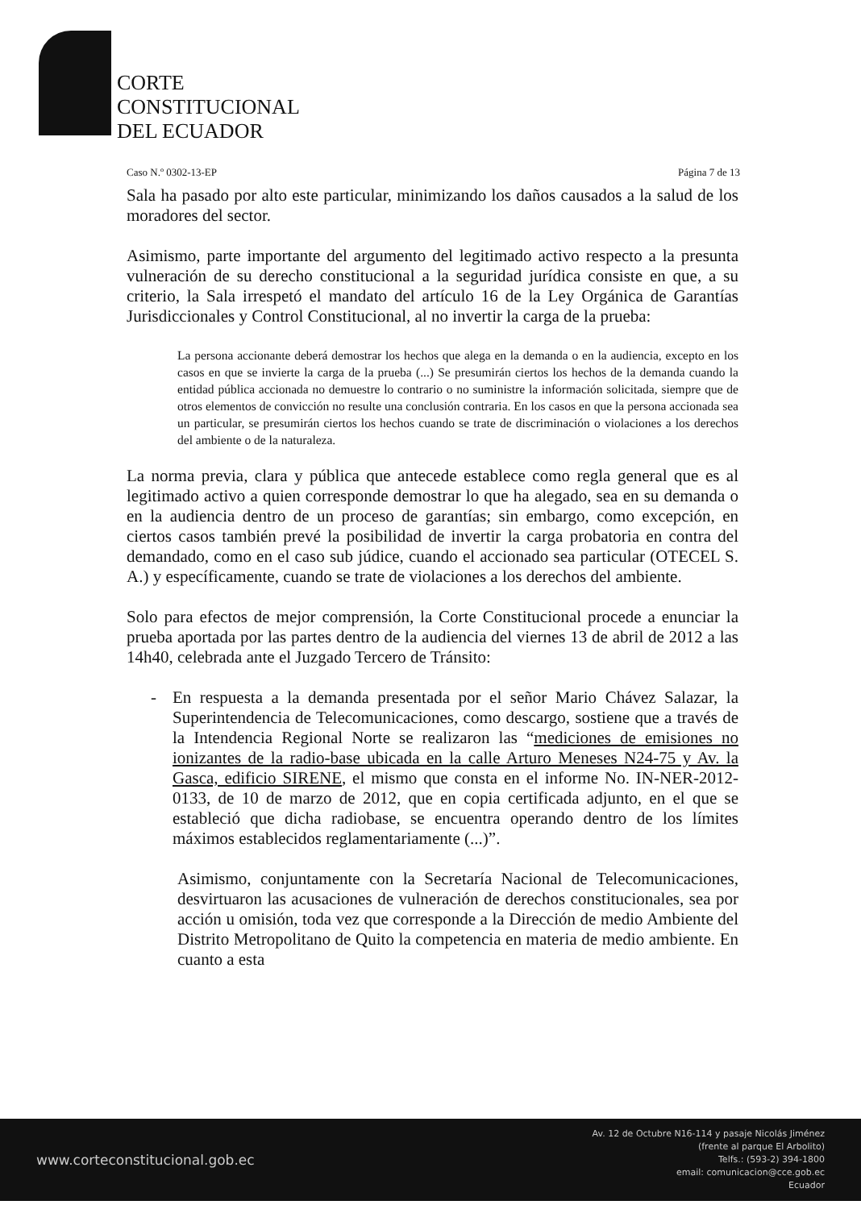CORTE
CONSTITUCIONAL
DEL ECUADOR
Caso N.º 0302-13-EP Página 7 de 13
Sala ha pasado por alto este particular, minimizando los daños causados a la salud de los moradores del sector.
Asimismo, parte importante del argumento del legitimado activo respecto a la presunta vulneración de su derecho constitucional a la seguridad jurídica consiste en que, a su criterio, la Sala irrespetó el mandato del artículo 16 de la Ley Orgánica de Garantías Jurisdiccionales y Control Constitucional, al no invertir la carga de la prueba:
La persona accionante deberá demostrar los hechos que alega en la demanda o en la audiencia, excepto en los casos en que se invierte la carga de la prueba (...) Se presumirán ciertos los hechos de la demanda cuando la entidad pública accionada no demuestre lo contrario o no suministre la información solicitada, siempre que de otros elementos de convicción no resulte una conclusión contraria. En los casos en que la persona accionada sea un particular, se presumirán ciertos los hechos cuando se trate de discriminación o violaciones a los derechos del ambiente o de la naturaleza.
La norma previa, clara y pública que antecede establece como regla general que es al legitimado activo a quien corresponde demostrar lo que ha alegado, sea en su demanda o en la audiencia dentro de un proceso de garantías; sin embargo, como excepción, en ciertos casos también prevé la posibilidad de invertir la carga probatoria en contra del demandado, como en el caso sub júdice, cuando el accionado sea particular (OTECEL S. A.) y específicamente, cuando se trate de violaciones a los derechos del ambiente.
Solo para efectos de mejor comprensión, la Corte Constitucional procede a enunciar la prueba aportada por las partes dentro de la audiencia del viernes 13 de abril de 2012 a las 14h40, celebrada ante el Juzgado Tercero de Tránsito:
- En respuesta a la demanda presentada por el señor Mario Chávez Salazar, la Superintendencia de Telecomunicaciones, como descargo, sostiene que a través de la Intendencia Regional Norte se realizaron las “mediciones de emisiones no ionizantes de la radio-base ubicada en la calle Arturo Meneses N24-75 y Av. la Gasca, edificio SIRENE, el mismo que consta en el informe No. IN-NER-2012-0133, de 10 de marzo de 2012, que en copia certificada adjunto, en el que se estableció que dicha radiobase, se encuentra operando dentro de los límites máximos establecidos reglamentariamente (...)”.
Asimismo, conjuntamente con la Secretaría Nacional de Telecomunicaciones, desvirtuaron las acusaciones de vulneración de derechos constitucionales, sea por acción u omisión, toda vez que corresponde a la Dirección de medio Ambiente del Distrito Metropolitano de Quito la competencia en materia de medio ambiente. En cuanto a esta
www.corteconstitucional.gob.ec Av. 12 de Octubre N16-114 y pasaje Nicolás Jiménez
(frente al parque El Arbolito)
Telfs.: (593-2) 394-1800
email: comunicacion@cce.gob.ec
Ecuador